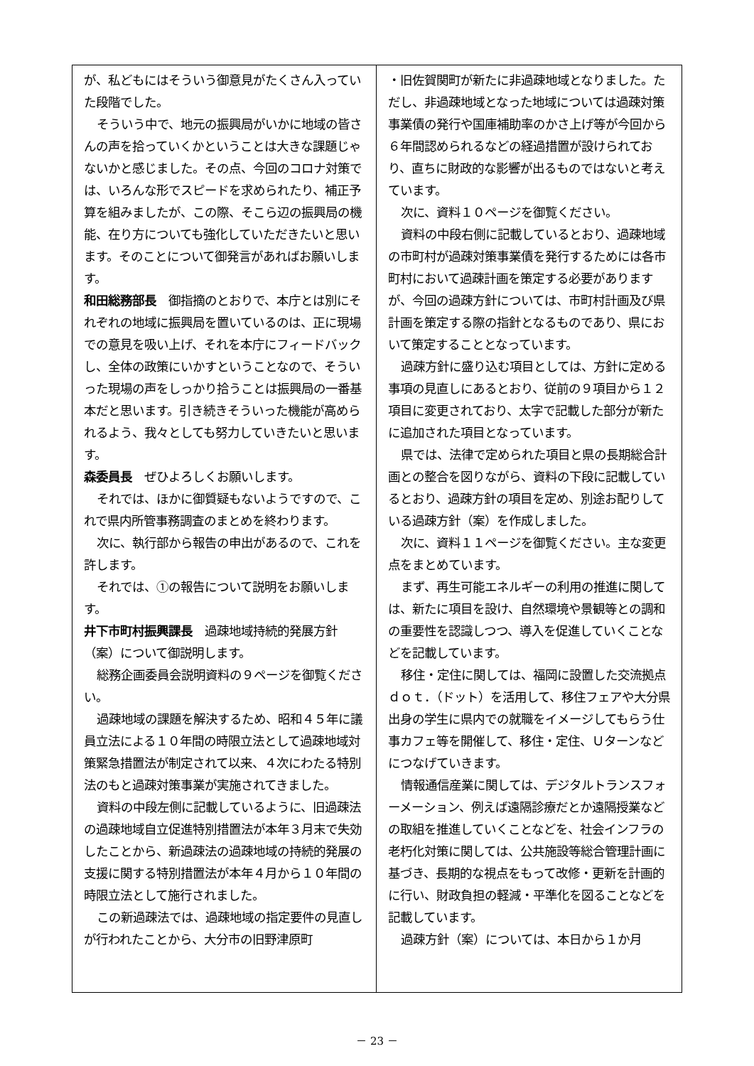が、私どもにはそういう御意見がたくさん入っていた段階でした。
そういう中で、地元の振興局がいかに地域の皆さんの声を拾っていくかということは大きな課題じゃないかと感じました。その点、今回のコロナ対策では、いろんな形でスピードを求められたり、補正予算を組みましたが、この際、そこら辺の振興局の機能、在り方についても強化していただきたいと思います。そのことについて御発言があればお願いします。
和田総務部長　御指摘のとおりで、本庁とは別にそれぞれの地域に振興局を置いているのは、正に現場での意見を吸い上げ、それを本庁にフィードバックし、全体の政策にいかすということなので、そういった現場の声をしっかり拾うことは振興局の一番基本だと思います。引き続きそういった機能が高められるよう、我々としても努力していきたいと思います。
森委員長　ぜひよろしくお願いします。
それでは、ほかに御質疑もないようですので、これで県内所管事務調査のまとめを終わります。
次に、執行部から報告の申出があるので、これを許します。
それでは、①の報告について説明をお願いします。
井下市町村振興課長　過疎地域持続的発展方針（案）について御説明します。
総務企画委員会説明資料の９ページを御覧ください。
過疎地域の課題を解決するため、昭和４５年に議員立法による１０年間の時限立法として過疎地域対策緊急措置法が制定されて以来、４次にわたる特別法のもと過疎対策事業が実施されてきました。
資料の中段左側に記載しているように、旧過疎法の過疎地域自立促進特別措置法が本年３月末で失効したことから、新過疎法の過疎地域の持続的発展の支援に関する特別措置法が本年４月から１０年間の時限立法として施行されました。
この新過疎法では、過疎地域の指定要件の見直しが行われたことから、大分市の旧野津原町
・旧佐賀関町が新たに非過疎地域となりました。ただし、非過疎地域となった地域については過疎対策事業債の発行や国庫補助率のかさ上げ等が今回から６年間認められるなどの経過措置が設けられており、直ちに財政的な影響が出るものではないと考えています。
次に、資料１０ページを御覧ください。
資料の中段右側に記載しているとおり、過疎地域の市町村が過疎対策事業債を発行するためには各市町村において過疎計画を策定する必要がありますが、今回の過疎方針については、市町村計画及び県計画を策定する際の指針となるものであり、県において策定することとなっています。
過疎方針に盛り込む項目としては、方針に定める事項の見直しにあるとおり、従前の９項目から１２項目に変更されており、太字で記載した部分が新たに追加された項目となっています。
県では、法律で定められた項目と県の長期総合計画との整合を図りながら、資料の下段に記載しているとおり、過疎方針の項目を定め、別途お配りしている過疎方針（案）を作成しました。
次に、資料１１ページを御覧ください。主な変更点をまとめています。
まず、再生可能エネルギーの利用の推進に関しては、新たに項目を設け、自然環境や景観等との調和の重要性を認識しつつ、導入を促進していくことなどを記載しています。
移住・定住に関しては、福岡に設置した交流拠点ｄｏｔ．（ドット）を活用して、移住フェアや大分県出身の学生に県内での就職をイメージしてもらう仕事カフェ等を開催して、移住・定住、Ｕターンなどにつなげていきます。
情報通信産業に関しては、デジタルトランスフォーメーション、例えば遠隔診療だとか遠隔授業などの取組を推進していくことなどを、社会インフラの老朽化対策に関しては、公共施設等総合管理計画に基づき、長期的な視点をもって改修・更新を計画的に行い、財政負担の軽減・平準化を図ることなどを記載しています。
過疎方針（案）については、本日から１か月
－ 23 －